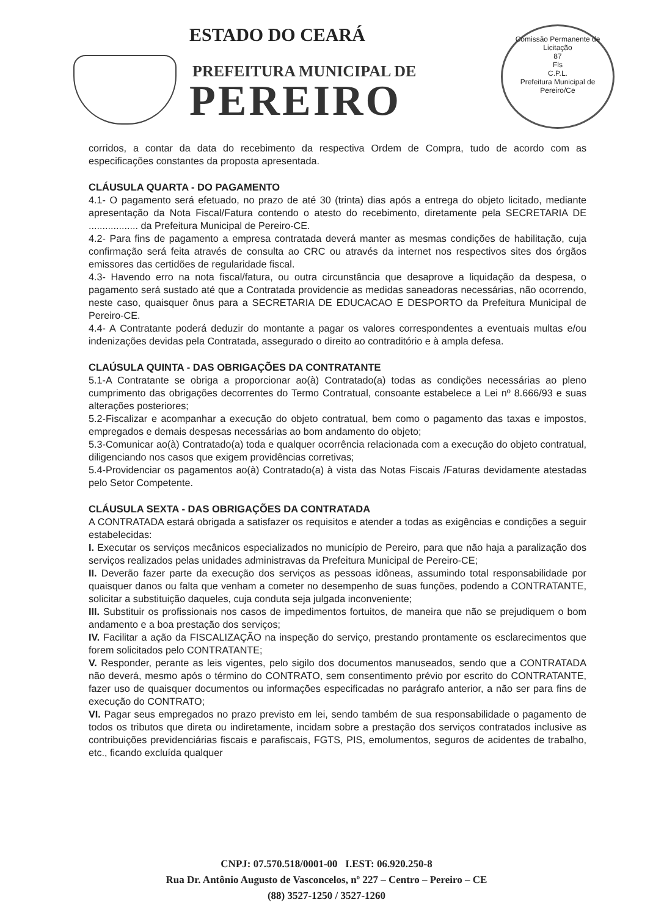ESTADO DO CEARÁ
PREFEITURA MUNICIPAL DE
PEREIRO
Comissão Permanente de Licitação
87
Fls
C.P.L.
Prefeitura Municipal de Pereiro/Ce
corridos, a contar da data do recebimento da respectiva Ordem de Compra, tudo de acordo com as especificações constantes da proposta apresentada.
CLÁUSULA QUARTA - DO PAGAMENTO
4.1- O pagamento será efetuado, no prazo de até 30 (trinta) dias após a entrega do objeto licitado, mediante apresentação da Nota Fiscal/Fatura contendo o atesto do recebimento, diretamente pela SECRETARIA DE .................. da Prefeitura Municipal de Pereiro-CE.
4.2- Para fins de pagamento a empresa contratada deverá manter as mesmas condições de habilitação, cuja confirmação será feita através de consulta ao CRC ou através da internet nos respectivos sites dos órgãos emissores das certidões de regularidade fiscal.
4.3- Havendo erro na nota fiscal/fatura, ou outra circunstância que desaprove a liquidação da despesa, o pagamento será sustado até que a Contratada providencie as medidas saneadoras necessárias, não ocorrendo, neste caso, quaisquer ônus para a SECRETARIA DE EDUCACAO E DESPORTO da Prefeitura Municipal de Pereiro-CE.
4.4- A Contratante poderá deduzir do montante a pagar os valores correspondentes a eventuais multas e/ou indenizações devidas pela Contratada, assegurado o direito ao contraditório e à ampla defesa.
CLAÚSULA QUINTA - DAS OBRIGAÇÕES DA CONTRATANTE
5.1-A Contratante se obriga a proporcionar ao(à) Contratado(a) todas as condições necessárias ao pleno cumprimento das obrigações decorrentes do Termo Contratual, consoante estabelece a Lei nº 8.666/93 e suas alterações posteriores;
5.2-Fiscalizar e acompanhar a execução do objeto contratual, bem como o pagamento das taxas e impostos, empregados e demais despesas necessárias ao bom andamento do objeto;
5.3-Comunicar ao(à) Contratado(a) toda e qualquer ocorrência relacionada com a execução do objeto contratual, diligenciando nos casos que exigem providências corretivas;
5.4-Providenciar os pagamentos ao(à) Contratado(a) à vista das Notas Fiscais /Faturas devidamente atestadas pelo Setor Competente.
CLÁUSULA SEXTA - DAS OBRIGAÇÕES DA CONTRATADA
A CONTRATADA estará obrigada a satisfazer os requisitos e atender a todas as exigências e condições a seguir estabelecidas:
I. Executar os serviços mecânicos especializados no município de Pereiro, para que não haja a paralização dos serviços realizados pelas unidades administravas da Prefeitura Municipal de Pereiro-CE;
II. Deverão fazer parte da execução dos serviços as pessoas idôneas, assumindo total responsabilidade por quaisquer danos ou falta que venham a cometer no desempenho de suas funções, podendo a CONTRATANTE, solicitar a substituição daqueles, cuja conduta seja julgada inconveniente;
III. Substituir os profissionais nos casos de impedimentos fortuitos, de maneira que não se prejudiquem o bom andamento e a boa prestação dos serviços;
IV. Facilitar a ação da FISCALIZAÇÃO na inspeção do serviço, prestando prontamente os esclarecimentos que forem solicitados pelo CONTRATANTE;
V. Responder, perante as leis vigentes, pelo sigilo dos documentos manuseados, sendo que a CONTRATADA não deverá, mesmo após o término do CONTRATO, sem consentimento prévio por escrito do CONTRATANTE, fazer uso de quaisquer documentos ou informações especificadas no parágrafo anterior, a não ser para fins de execução do CONTRATO;
VI. Pagar seus empregados no prazo previsto em lei, sendo também de sua responsabilidade o pagamento de todos os tributos que direta ou indiretamente, incidam sobre a prestação dos serviços contratados inclusive as contribuições previdenciárias fiscais e parafiscais, FGTS, PIS, emolumentos, seguros de acidentes de trabalho, etc., ficando excluída qualquer
CNPJ: 07.570.518/0001-00 I.EST: 06.920.250-8
Rua Dr. Antônio Augusto de Vasconcelos, nº 227 – Centro – Pereiro – CE
(88) 3527-1250 / 3527-1260